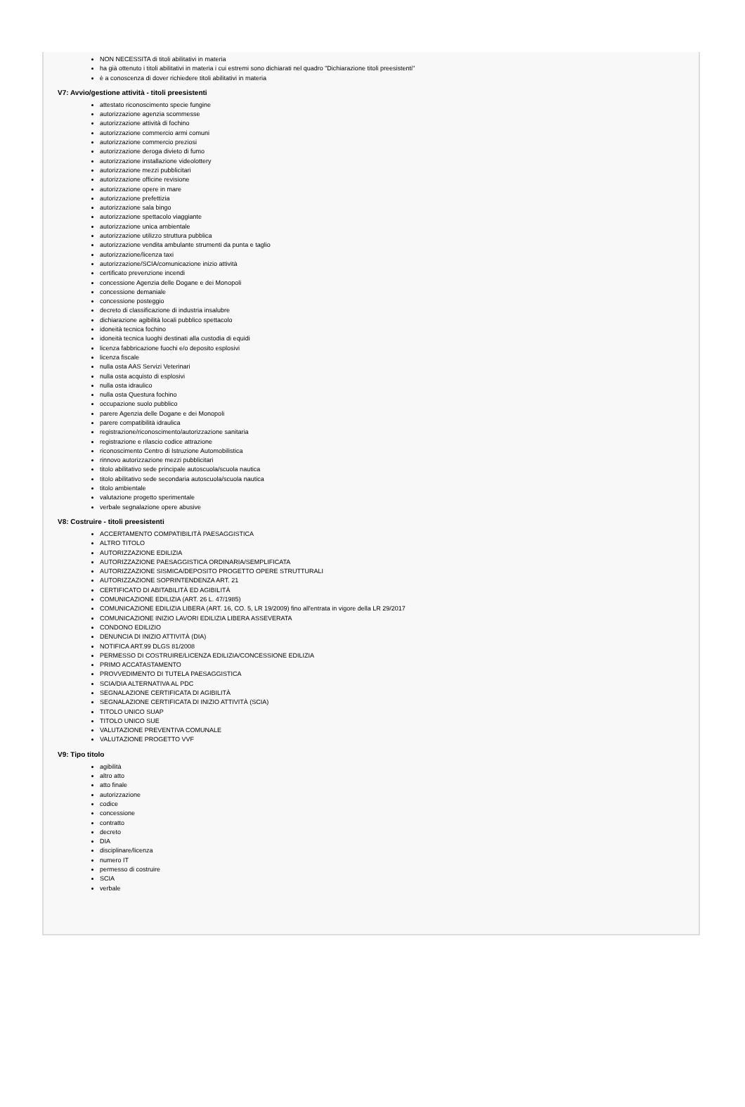NON NECESSITA di titoli abilitativi in materia
ha già ottenuto i titoli abilitativi in materia i cui estremi sono dichiarati nel quadro "Dichiarazione titoli preesistenti"
è a conoscenza di dover richiedere titoli abilitativi in materia
V7: Avvio/gestione attività - titoli preesistenti
attestato riconoscimento specie fungine
autorizzazione agenzia scommesse
autorizzazione attività di fochino
autorizzazione commercio armi comuni
autorizzazione commercio preziosi
autorizzazione deroga divieto di fumo
autorizzazione installazione videolottery
autorizzazione mezzi pubblicitari
autorizzazione officine revisione
autorizzazione opere in mare
autorizzazione prefettizia
autorizzazione sala bingo
autorizzazione spettacolo viaggiante
autorizzazione unica ambientale
autorizzazione utilizzo struttura pubblica
autorizzazione vendita ambulante strumenti da punta e taglio
autorizzazione/licenza taxi
autorizzazione/SCIA/comunicazione inizio attività
certificato prevenzione incendi
concessione Agenzia delle Dogane e dei Monopoli
concessione demaniale
concessione posteggio
decreto di classificazione di industria insalubre
dichiarazione agibilità locali pubblico spettacolo
idoneità tecnica fochino
idoneità tecnica luoghi destinati alla custodia di equidi
licenza fabbricazione fuochi e/o deposito esplosivi
licenza fiscale
nulla osta AAS Servizi Veterinari
nulla osta acquisto di esplosivi
nulla osta idraulico
nulla osta Questura fochino
occupazione suolo pubblico
parere Agenzia delle Dogane e dei Monopoli
parere compatibilità idraulica
registrazione/riconoscimento/autorizzazione sanitaria
registrazione e rilascio codice attrazione
riconoscimento Centro di Istruzione Automobilistica
rinnovo autorizzazione mezzi pubblicitari
titolo abilitativo sede principale autoscuola/scuola nautica
titolo abilitativo sede secondaria autoscuola/scuola nautica
titolo ambientale
valutazione progetto sperimentale
verbale segnalazione opere abusive
V8: Costruire - titoli preesistenti
ACCERTAMENTO COMPATIBILITÀ PAESAGGISTICA
ALTRO TITOLO
AUTORIZZAZIONE EDILIZIA
AUTORIZZAZIONE PAESAGGISTICA ORDINARIA/SEMPLIFICATA
AUTORIZZAZIONE SISMICA/DEPOSITO PROGETTO OPERE STRUTTURALI
AUTORIZZAZIONE SOPRINTENDENZA ART. 21
CERTIFICATO DI ABITABILITÀ ED AGIBILITÀ
COMUNICAZIONE EDILIZIA (ART. 26 L. 47/1985)
COMUNICAZIONE EDILIZIA LIBERA (ART. 16, CO. 5, LR 19/2009) fino all'entrata in vigore della LR 29/2017
COMUNICAZIONE INIZIO LAVORI EDILIZIA LIBERA ASSEVERATA
CONDONO EDILIZIO
DENUNCIA DI INIZIO ATTIVITÀ (DIA)
NOTIFICA ART.99 DLGS 81/2008
PERMESSO DI COSTRUIRE/LICENZA EDILIZIA/CONCESSIONE EDILIZIA
PRIMO ACCATASTAMENTO
PROVVEDIMENTO DI TUTELA PAESAGGISTICA
SCIA/DIA ALTERNATIVA AL PDC
SEGNALAZIONE CERTIFICATA DI AGIBILITÀ
SEGNALAZIONE CERTIFICATA DI INIZIO ATTIVITÀ (SCIA)
TITOLO UNICO SUAP
TITOLO UNICO SUE
VALUTAZIONE PREVENTIVA COMUNALE
VALUTAZIONE PROGETTO VVF
V9: Tipo titolo
agibilità
altro atto
atto finale
autorizzazione
codice
concessione
contratto
decreto
DIA
disciplinare/licenza
numero IT
permesso di costruire
SCIA
verbale